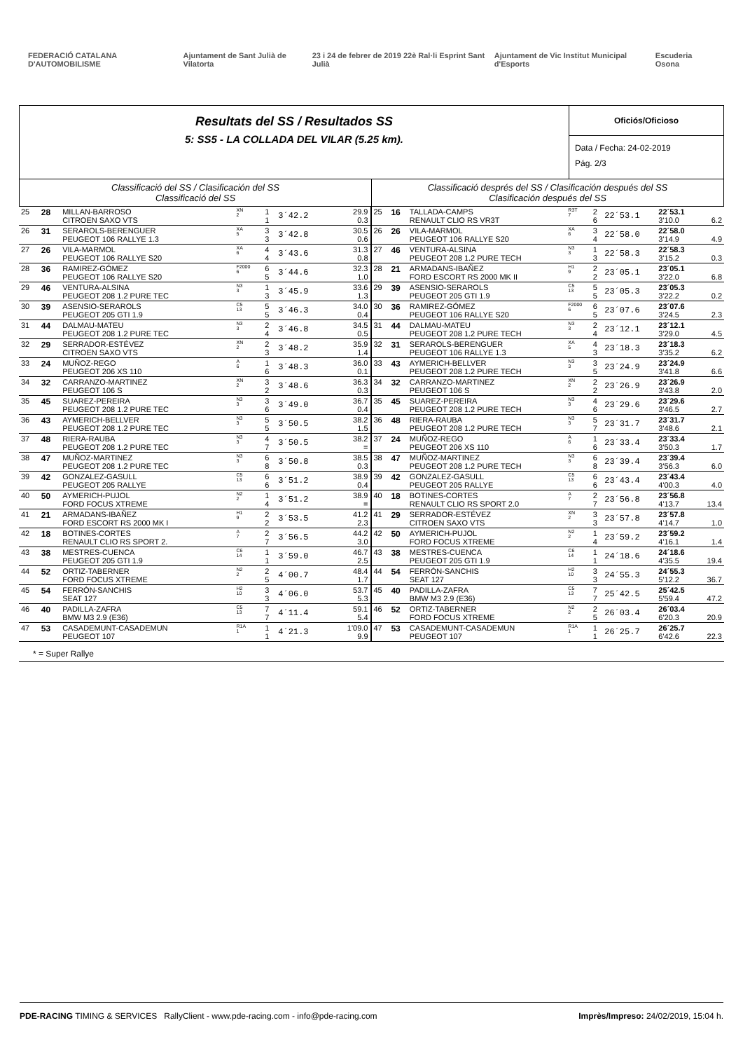FEDERACIÓ CATALANA D'AUTOMOBILISME Ajuntament de Sant Julià de Vilatorta 23 i 24 de febrer de 2019 22è Ral·li Esprint Sant Julià Ajuntament de Vic Institut Municipal d'Esports Escuderia Osona
Resultats del SS / Resultados SS
5: SS5 - LA COLLADA DEL VILAR (5.25 km).
Oficiós/Oficioso
Data / Fecha: 24-02-2019
Pág. 2/3
Classificació del SS / Clasificación del SS
Classificació del SS
Classificació després del SS / Clasificación después del SS
Clasificación después del SS
| 25 | 28 | MILLAN-BARROSO CITROEN SAXO VTS | XN 2 | 1 1 | 3´42.2 | 29.9 0.3 |
| 26 | 31 | SERAROLS-BERENGUER PEUGEOT 106 RALLYE 1.3 | XA 5 | 3 3 | 3´42.8 | 30.5 0.6 |
| 27 | 26 | VILA-MARMOL PEUGEOT 106 RALLYE S20 | XA 6 | 4 4 | 3´43.6 | 31.3 0.8 |
| 28 | 36 | RAMIREZ-GÓMEZ PEUGEOT 106 RALLYE S20 | F2000 6 | 6 5 | 3´44.6 | 32.3 1.0 |
| 29 | 46 | VENTURA-ALSINA PEUGEOT 208 1.2 PURE TEC | N3 3 | 1 3 | 3´45.9 | 33.6 1.3 |
| 30 | 39 | ASENSIO-SERAROLS PEUGEOT 205 GTI 1.9 | C5 13 | 5 5 | 3´46.3 | 34.0 0.4 |
| 31 | 44 | DALMAU-MATEU PEUGEOT 208 1.2 PURE TEC | N3 3 | 2 4 | 3´46.8 | 34.5 0.5 |
| 32 | 29 | SERRADOR-ESTÉVEZ CITROEN SAXO VTS | XN 2 | 2 3 | 3´48.2 | 35.9 1.4 |
| 33 | 24 | MUÑOZ-REGO PEUGEOT 206 XS 110 | A 6 | 1 6 | 3´48.3 | 36.0 0.1 |
| 34 | 32 | CARRANZO-MARTINEZ PEUGEOT 106 S | XN 2 | 3 2 | 3´48.6 | 36.3 0.3 |
| 35 | 45 | SUAREZ-PEREIRA PEUGEOT 208 1.2 PURE TEC | N3 3 | 3 6 | 3´49.0 | 36.7 0.4 |
| 36 | 43 | AYMERICH-BELLVER PEUGEOT 208 1.2 PURE TEC | N3 3 | 5 5 | 3´50.5 | 38.2 1.5 |
| 37 | 48 | RIERA-RAUBA PEUGEOT 208 1.2 PURE TEC | N3 3 | 4 7 | 3´50.5 | 38.2 = |
| 38 | 47 | MUÑOZ-MARTINEZ PEUGEOT 208 1.2 PURE TEC | N3 3 | 6 8 | 3´50.8 | 38.5 0.3 |
| 39 | 42 | GONZALEZ-GASULL PEUGEOT 205 RALLYE | C5 13 | 6 6 | 3´51.2 | 38.9 0.4 |
| 40 | 50 | AYMERICH-PUJOL FORD FOCUS XTREME | N2 2 | 1 4 | 3´51.2 | 38.9 = |
| 41 | 21 | ARMADANS-IBAÑEZ FORD ESCORT RS 2000 MK I | H1 9 | 2 2 | 3´53.5 | 41.2 2.3 |
| 42 | 18 | BOTINES-CORTES RENAULT CLIO RS SPORT 2. | A 7 | 2 7 | 3´56.5 | 44.2 3.0 |
| 43 | 38 | MESTRES-CUENCA PEUGEOT 205 GTI 1.9 | C6 14 | 1 1 | 3´59.0 | 46.7 2.5 |
| 44 | 52 | ORTIZ-TABERNER FORD FOCUS XTREME | N2 2 | 2 5 | 4´00.7 | 48.4 1.7 |
| 45 | 54 | FERRÓN-SANCHIS SEAT 127 | H2 10 | 3 3 | 4´06.0 | 53.7 5.3 |
| 46 | 40 | PADILLA-ZAFRA BMW M3 2.9 (E36) | C5 13 | 7 7 | 4´11.4 | 59.1 5.4 |
| 47 | 53 | CASADEMUNT-CASADEMUN PEUGEOT 107 | R1A 1 | 1 1 | 4´21.3 | 1'09.0 9.9 |
| 25 | 16 | TALLADA-CAMPS RENAULT CLIO RS VR3T | R3T 7 | 2 6 | 22´53.1 | 22´53.1 3'10.0 | 6.2 |
| 26 | 26 | VILA-MARMOL PEUGEOT 106 RALLYE S20 | XA 6 | 3 4 | 22´58.0 | 22´58.0 3'14.9 | 4.9 |
| 27 | 46 | VENTURA-ALSINA PEUGEOT 208 1.2 PURE TECH | N3 3 | 1 3 | 22´58.3 | 22´58.3 3'15.2 | 0.3 |
| 28 | 21 | ARMADANS-IBAÑEZ FORD ESCORT RS 2000 MK II | H1 9 | 2 2 | 23´05.1 | 23´05.1 3'22.0 | 6.8 |
| 29 | 39 | ASENSIO-SERAROLS PEUGEOT 205 GTI 1.9 | C5 13 | 5 5 | 23´05.3 | 23´05.3 3'22.2 | 0.2 |
| 30 | 36 | RAMIREZ-GÓMEZ PEUGEOT 106 RALLYE S20 | F2000 6 | 6 5 | 23´07.6 | 23´07.6 3'24.5 | 2.3 |
| 31 | 44 | DALMAU-MATEU PEUGEOT 208 1.2 PURE TECH | N3 3 | 2 4 | 23´12.1 | 23´12.1 3'29.0 | 4.5 |
| 32 | 31 | SERAROLS-BERENGUER PEUGEOT 106 RALLYE 1.3 | XA 5 | 4 3 | 23´18.3 | 23´18.3 3'35.2 | 6.2 |
| 33 | 43 | AYMERICH-BELLVER PEUGEOT 208 1.2 PURE TECH | N3 3 | 3 5 | 23´24.9 | 23´24.9 3'41.8 | 6.6 |
| 34 | 32 | CARRANZO-MARTINEZ PEUGEOT 106 S | XN 2 | 2 2 | 23´26.9 | 23´26.9 3'43.8 | 2.0 |
| 35 | 45 | SUAREZ-PEREIRA PEUGEOT 208 1.2 PURE TECH | N3 3 | 4 6 | 23´29.6 | 23´29.6 3'46.5 | 2.7 |
| 36 | 48 | RIERA-RAUBA PEUGEOT 208 1.2 PURE TECH | N3 3 | 5 7 | 23´31.7 | 23´31.7 3'48.6 | 2.1 |
| 37 | 24 | MUÑOZ-REGO PEUGEOT 206 XS 110 | A 6 | 1 6 | 23´33.4 | 23´33.4 3'50.3 | 1.7 |
| 38 | 47 | MUÑOZ-MARTINEZ PEUGEOT 208 1.2 PURE TECH | N3 3 | 6 8 | 23´39.4 | 23´39.4 3'56.3 | 6.0 |
| 39 | 42 | GONZALEZ-GASULL PEUGEOT 205 RALLYE | C5 13 | 6 6 | 23´43.4 | 23´43.4 4'00.3 | 4.0 |
| 40 | 18 | BOTINES-CORTES RENAULT CLIO RS SPORT 2.0 | A 7 | 2 7 | 23´56.8 | 23´56.8 4'13.7 | 13.4 |
| 41 | 29 | SERRADOR-ESTÉVEZ CITROEN SAXO VTS | XN 2 | 3 3 | 23´57.8 | 23´57.8 4'14.7 | 1.0 |
| 42 | 50 | AYMERICH-PUJOL FORD FOCUS XTREME | N2 2 | 1 4 | 23´59.2 | 23´59.2 4'16.1 | 1.4 |
| 43 | 38 | MESTRES-CUENCA PEUGEOT 205 GTI 1.9 | C6 14 | 1 1 | 24´18.6 | 24´18.6 4'35.5 | 19.4 |
| 44 | 54 | FERRÓN-SANCHIS SEAT 127 | H2 10 | 3 3 | 24´55.3 | 24´55.3 5'12.2 | 36.7 |
| 45 | 40 | PADILLA-ZAFRA BMW M3 2.9 (E36) | C5 13 | 7 7 | 25´42.5 | 25´42.5 5'59.4 | 47.2 |
| 46 | 52 | ORTIZ-TABERNER FORD FOCUS XTREME | N2 2 | 2 5 | 26´03.4 | 26´03.4 6'20.3 | 20.9 |
| 47 | 53 | CASADEMUNT-CASADEMUN PEUGEOT 107 | R1A 1 | 1 1 | 26´25.7 | 26´25.7 6'42.6 | 22.3 |
* = Super Rallye
PDE-RACING TIMING & SERVICES RallyClient - www.pde-racing.com - info@pde-racing.com Imprès/Impreso: 24/02/2019, 15:04 h.